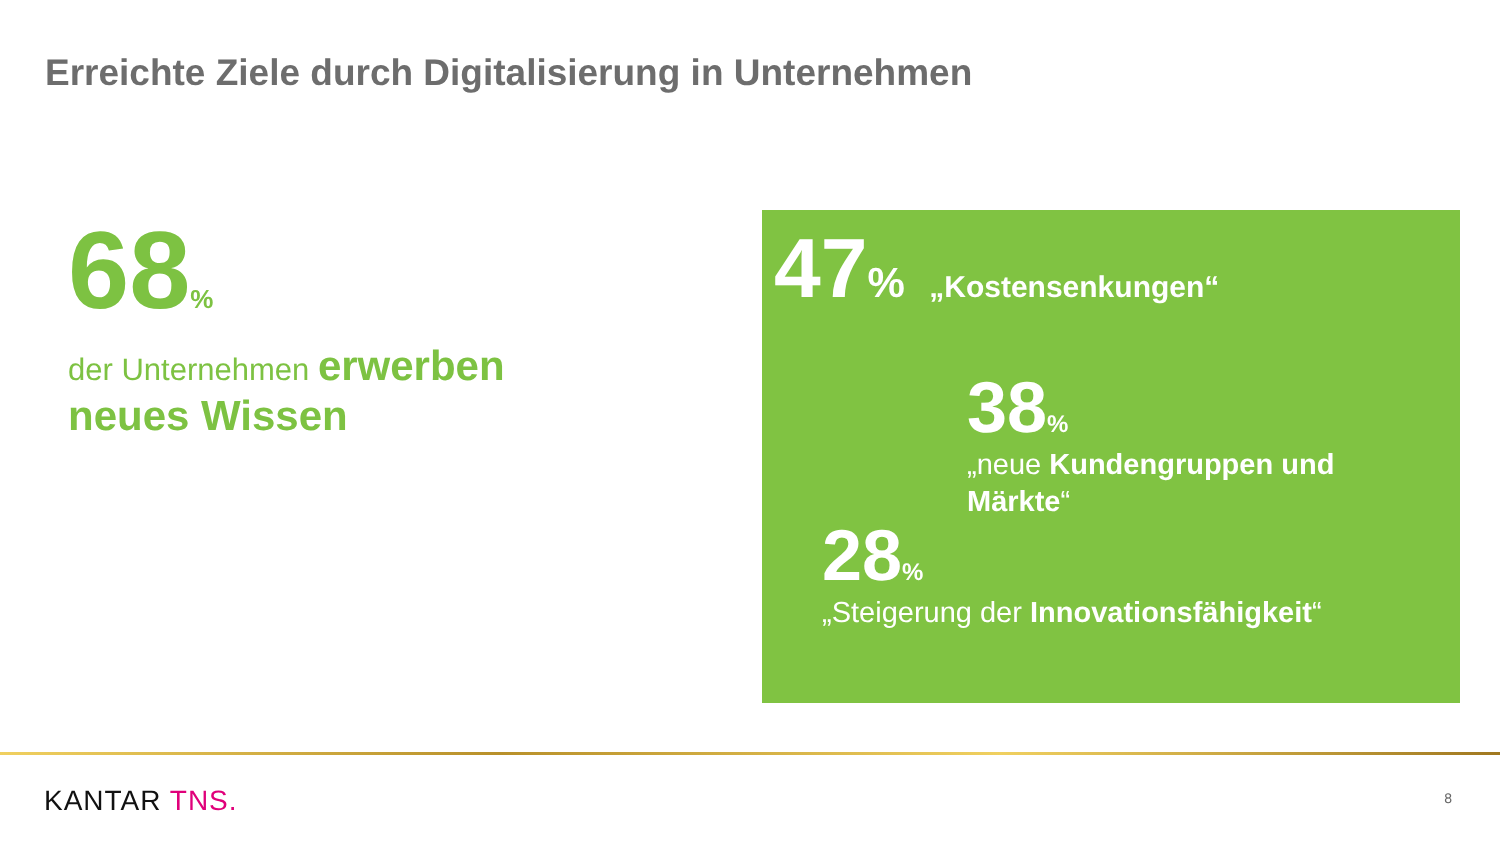Erreichte Ziele durch Digitalisierung in Unternehmen
68%
der Unternehmen erwerben
neues Wissen
47% „Kostensenkungen“
38%
„neue Kundengruppen und
Märkte“
28%
„Steigerung der Innovationsfähigkeit“
KANTAR TNS. 8